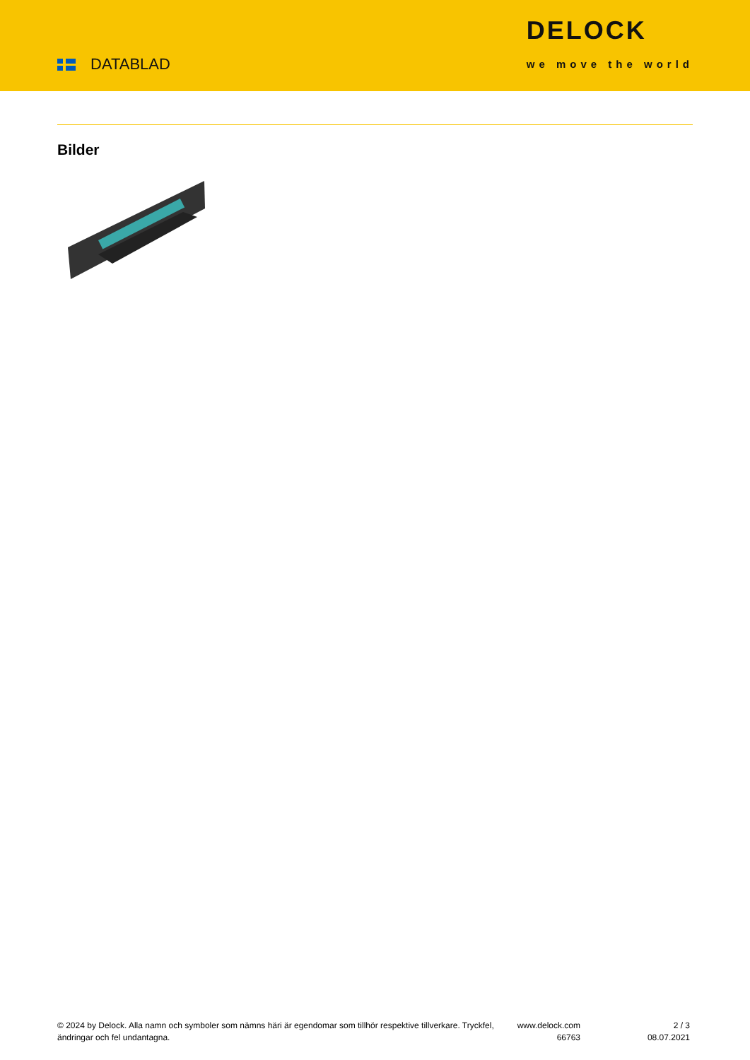DATABLAD
DELOCK
we move the world
Bilder
© 2024 by Delock. Alla namn och symboler som nämns häri är egendomar som tillhör respektive tillverkare. Tryckfel, ändringar och fel undantagna.
www.delock.com
66763
2 / 3
08.07.2021